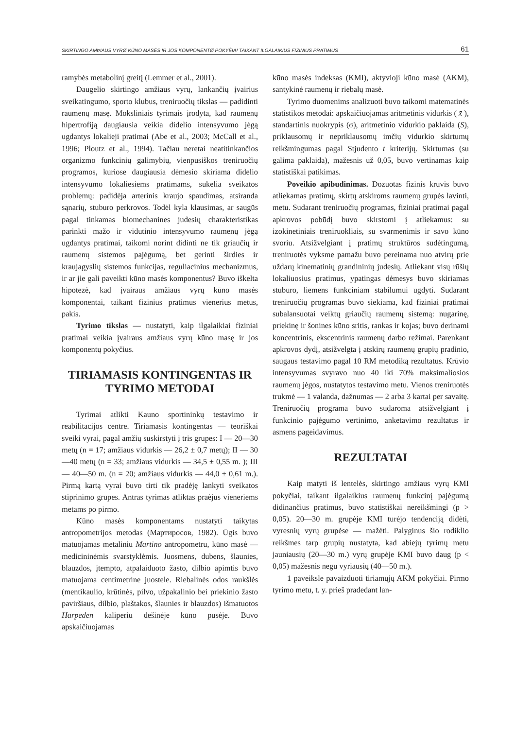SKIRTINGO AMÞIAUS VYRØ KŪNO MASĖS IR JOS KOMPONENTØ POKYÈIAI TAIKANT ILGALAIKIUS FIZINIUS PRATIMUS 61
ramybės metabolinį greitį (Lemmer et al., 2001).
Daugelio skirtingo amžiaus vyrų, lankančių įvairius sveikatingumo, sporto klubus, treniruočių tikslas — padidinti raumenų masę. Moksliniais tyrimais įrodyta, kad raumenų hipertrofiją daugiausia veikia didelio intensyvumo jėgą ugdantys lokalieji pratimai (Abe et al., 2003; McCall et al., 1996; Ploutz et al., 1994). Tačiau neretai neatitinkančios organizmo funkcinių galimybių, vienpusiškos treniruočių programos, kuriose daugiausia dėmesio skiriama didelio intensyvumo lokaliesiems pratimams, sukelia sveikatos problemų: padidėja arterinis kraujo spaudimas, atsiranda sąnarių, stuburo perkrovos. Todėl kyla klausimas, ar saugūs pagal tinkamas biomechanines judesių charakteristikas parinkti mažo ir vidutinio intensyvumo raumenų jėgą ugdantys pratimai, taikomi norint didinti ne tik griaučių ir raumenų sistemos pajėgumą, bet gerinti širdies ir kraujagyslių sistemos funkcijas, reguliacinius mechanizmus, ir ar jie gali paveikti kūno masės komponentus? Buvo iškelta hipotezė, kad įvairaus amžiaus vyrų kūno masės komponentai, taikant fizinius pratimus vienerius metus, pakis.
Tyrimo tikslas — nustatyti, kaip ilgalaikiai fiziniai pratimai veikia įvairaus amžiaus vyrų kūno masę ir jos komponentų pokyčius.
TIRIAMASIS KONTINGENTAS IR TYRIMO METODAI
Tyrimai atlikti Kauno sportininkų testavimo ir reabilitacijos centre. Tiriamasis kontingentas — teoriškai sveiki vyrai, pagal amžių suskirstyti į tris grupes: I — 20—30 metų (n = 17; amžiaus vidurkis — 26,2 ± 0,7 metų); II — 30—40 metų (n = 33; amžiaus vidurkis — 34,5 ± 0,55 m. ); III — 40—50 m. (n = 20; amžiaus vidurkis — 44,0 ± 0,61 m.). Pirmą kartą vyrai buvo tirti tik pradėję lankyti sveikatos stiprinimo grupes. Antras tyrimas atliktas praėjus vieneriems metams po pirmo.
Kūno masės komponentams nustatyti taikytas antropometrijos metodas (Мартиросов, 1982). Ūgis buvo matuojamas metaliniu Martino antropometru, kūno masė — medicininėmis svarstyklėmis. Juosmens, dubens, šlaunies, blauzdos, įtempto, atpalaiduoto žasto, dilbio apimtis buvo matuojama centimetrine juostele. Riebalinės odos raukšlės (mentikaulio, krūtinės, pilvo, užpakalinio bei priekinio žasto paviršiaus, dilbio, plaštakos, šlaunies ir blauzdos) išmatuotos Harpeden kaliperiu dešinėje kūno pusėje. Buvo apskaičiuojamas
kūno masės indeksas (KMI), aktyvioji kūno masė (AKM), santykinė raumenų ir riebalų masė.
Tyrimo duomenims analizuoti buvo taikomi matematinės statistikos metodai: apskaičiuojamas aritmetinis vidurkis ( x̄ ), standartinis nuokrypis (σ), aritmetinio vidurkio paklaida (S), priklausomų ir nepriklausomų imčių vidurkio skirtumų reikšmingumas pagal Stjudento t kriterijų. Skirtumas (su galima paklaida), mažesnis už 0,05, buvo vertinamas kaip statistiškai patikimas.
Poveikio apibūdinimas. Dozuotas fizinis krūvis buvo atliekamas pratimų, skirtų atskiroms raumenų grupės lavinti, metu. Sudarant treniruočių programas, fiziniai pratimai pagal apkrovos pobūdį buvo skirstomi į atliekamus: su izokinetiniais treniruokliais, su svarmenimis ir savo kūno svoriu. Atsižvelgiant į pratimų struktūros sudėtingumą, treniruotės vyksme pamažu buvo pereinama nuo atvirų prie uždarų kinematinių grandininių judesių. Atliekant visų rūšių lokaliuosius pratimus, ypatingas dėmesys buvo skiriamas stuburo, liemens funkciniam stabilumui ugdyti. Sudarant treniruočių programas buvo siekiama, kad fiziniai pratimai subalansuotai veiktų griaučių raumenų sistemą: nugarinę, priekinę ir šonines kūno sritis, rankas ir kojas; buvo derinami koncentrinis, ekscentrinis raumenų darbo režimai. Parenkant apkrovos dydį, atsižvelgta į atskirų raumenų grupių pradinio, saugaus testavimo pagal 10 RM metodiką rezultatus. Krūvio intensyvumas svyravo nuo 40 iki 70% maksimaliosios raumenų jėgos, nustatytos testavimo metu. Vienos treniruotės trukmė — 1 valanda, dažnumas — 2 arba 3 kartai per savaitę. Treniruočių programa buvo sudaroma atsižvelgiant į funkcinio pajėgumo vertinimo, anketavimo rezultatus ir asmens pageidavimus.
REZULTATAI
Kaip matyti iš lentelės, skirtingo amžiaus vyrų KMI pokyčiai, taikant ilgalaikius raumenų funkcinį pajėgumą didinančius pratimus, buvo statistiškai nereikšmingi (p > 0,05). 20—30 m. grupėje KMI turėjo tendenciją didėti, vyresnių vyrų grupėse — mažėti. Palyginus šio rodiklio reikšmes tarp grupių nustatyta, kad abiejų tyrimų metu jauniausių (20—30 m.) vyrų grupėje KMI buvo daug (p < 0,05) mažesnis negu vyriausių (40—50 m.).
1 paveiksle pavaizduoti tiriamųjų AKM pokyčiai. Pirmo tyrimo metu, t. y. prieš pradedant lan-